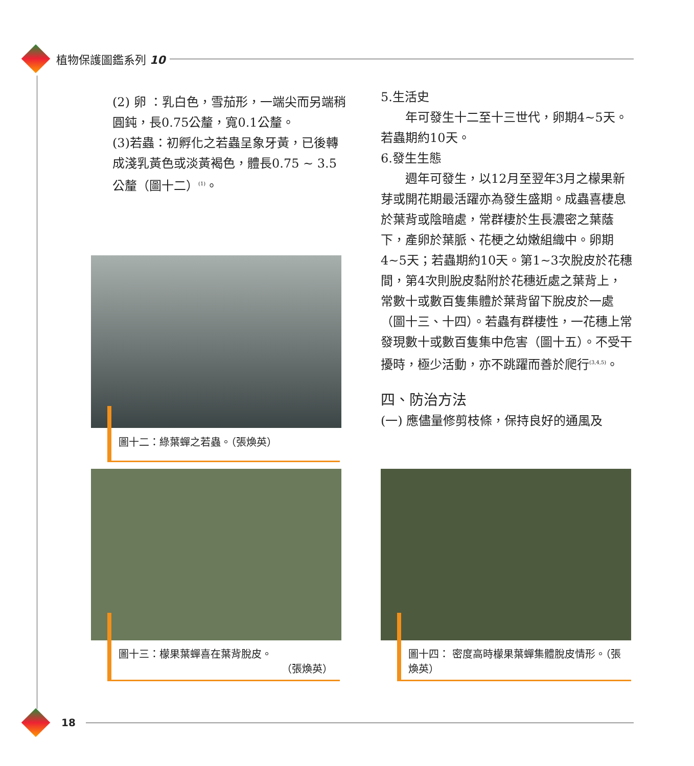植物保護圖鑑系列 10
(2) 卵 ：乳白色，雪茄形，一端尖而另端稍圓鈍，長0.75公釐，寬0.1公釐。
(3)若蟲：初孵化之若蟲呈象牙黃，已後轉成淺乳黃色或淡黃褐色，體長0.75 ~ 3.5公釐（圖十二）<sup>(1)</sup>。
5.生活史
年可發生十二至十三世代，卵期4~5天。若蟲期約10天。
6.發生生態
週年可發生，以12月至翌年3月之檬果新芽或開花期最活躍亦為發生盛期。成蟲喜棲息於葉背或陰暗處，常群棲於生長濃密之葉蔭下，產卵於葉脈、花梗之幼嫩組織中。卵期4~5天；若蟲期約10天。第1~3次脫皮於花穗間，第4次則脫皮黏附於花穗近處之葉背上，常數十或數百隻集體於葉背留下脫皮於一處（圖十三、十四）。若蟲有群棲性，一花穗上常發現數十或數百隻集中危害（圖十五）。不受干擾時，極少活動，亦不跳躍而善於爬行<sup>(3,4,5)</sup>。
四、防治方法
(一) 應儘量修剪枝條，保持良好的通風及
圖十二：綠葉蟬之若蟲。（張煥英）
圖十三：檬果葉蟬喜在葉背脫皮。
（張煥英）
圖十四： 密度高時檬果葉蟬集體脫皮情形。（張煥英）
18